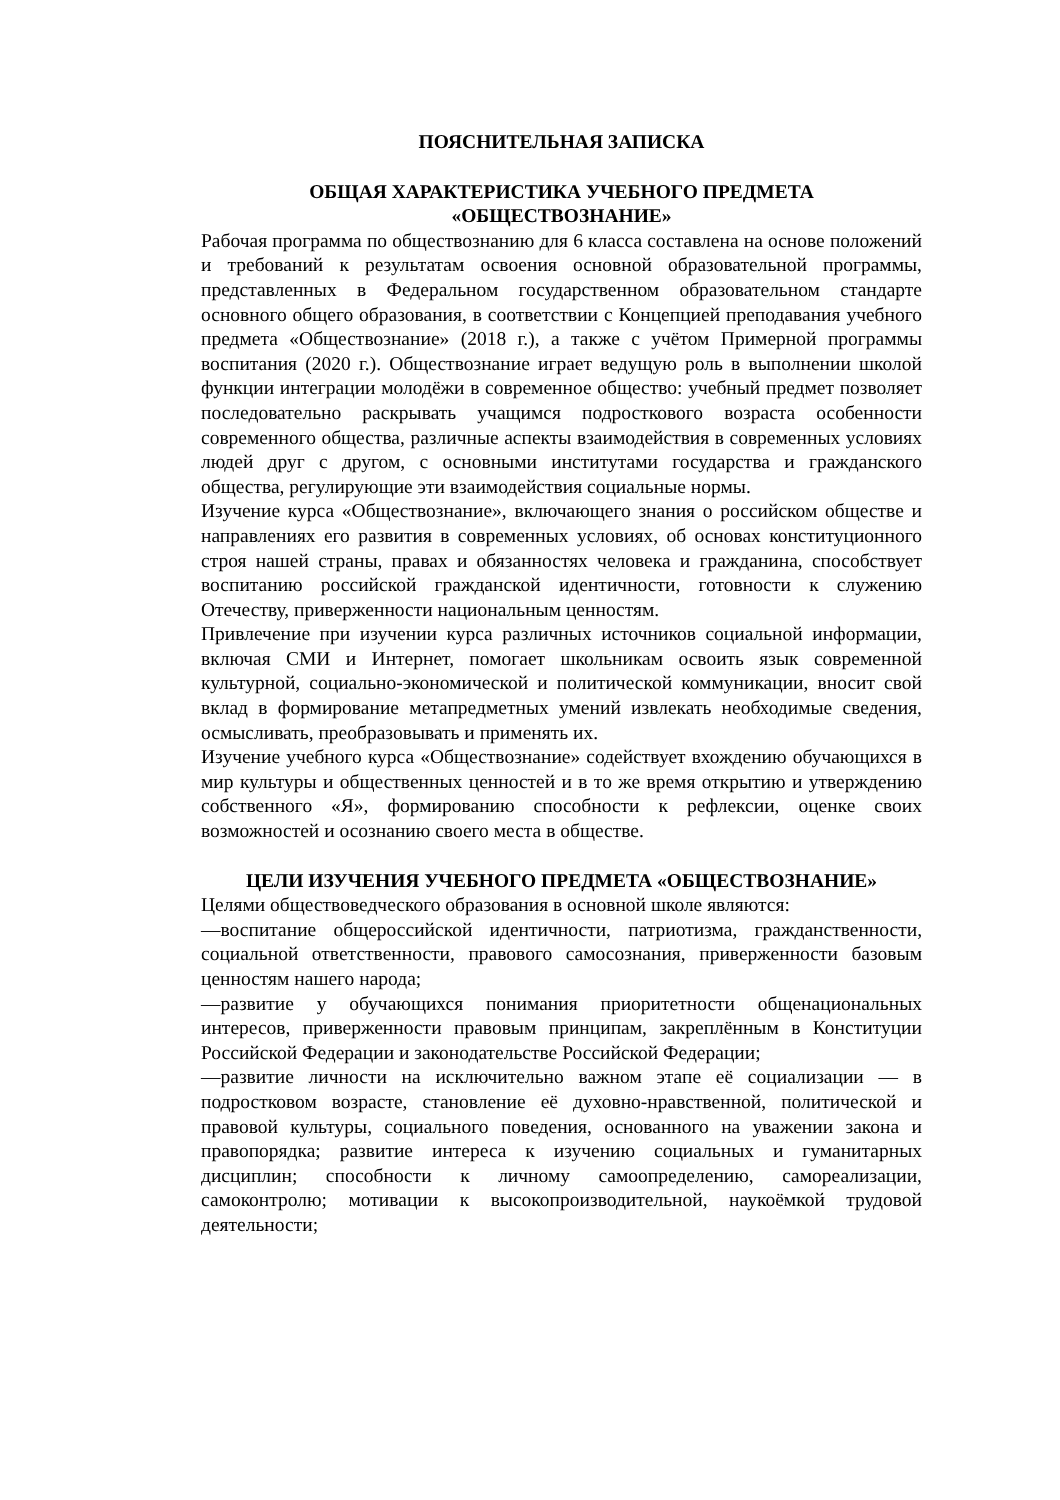ПОЯСНИТЕЛЬНАЯ ЗАПИСКА
ОБЩАЯ ХАРАКТЕРИСТИКА УЧЕБНОГО ПРЕДМЕТА
«ОБЩЕСТВОЗНАНИЕ»
Рабочая программа по обществознанию для 6 класса составлена на основе положений и требований к результатам освоения основной образовательной программы, представленных в Федеральном государственном образовательном стандарте основного общего образования, в соответствии с Концепцией преподавания учебного предмета «Обществознание» (2018 г.), а также с учётом Примерной программы воспитания (2020 г.). Обществознание играет ведущую роль в выполнении школой функции интеграции молодёжи в современное общество: учебный предмет позволяет последовательно раскрывать учащимся подросткового возраста особенности современного общества, различные аспекты взаимодействия в современных условиях людей друг с другом, с основными институтами государства и гражданского общества, регулирующие эти взаимодействия социальные нормы.
Изучение курса «Обществознание», включающего знания о российском обществе и направлениях его развития в современных условиях, об основах конституционного строя нашей страны, правах и обязанностях человека и гражданина, способствует воспитанию российской гражданской идентичности, готовности к служению Отечеству, приверженности национальным ценностям.
Привлечение при изучении курса различных источников социальной информации, включая СМИ и Интернет, помогает школьникам освоить язык современной культурной, социально-экономической и политической коммуникации, вносит свой вклад в формирование метапредметных умений извлекать необходимые сведения, осмысливать, преобразовывать и применять их.
Изучение учебного курса «Обществознание» содействует вхождению обучающихся в мир культуры и общественных ценностей и в то же время открытию и утверждению собственного «Я», формированию способности к рефлексии, оценке своих возможностей и осознанию своего места в обществе.
ЦЕЛИ ИЗУЧЕНИЯ УЧЕБНОГО ПРЕДМЕТА «ОБЩЕСТВОЗНАНИЕ»
Целями обществоведческого образования в основной школе являются:
—воспитание общероссийской идентичности, патриотизма, гражданственности, социальной ответственности, правового самосознания, приверженности базовым ценностям нашего народа;
—развитие у обучающихся понимания приоритетности общенациональных интересов, приверженности правовым принципам, закреплённым в Конституции Российской Федерации и законодательстве Российской Федерации;
—развитие личности на исключительно важном этапе её социализации — в подростковом возрасте, становление её духовно-нравственной, политической и правовой культуры, социального поведения, основанного на уважении закона и правопорядка; развитие интереса к изучению социальных и гуманитарных дисциплин; способности к личному самоопределению, самореализации, самоконтролю; мотивации к высокопроизводительной, наукоёмкой трудовой деятельности;